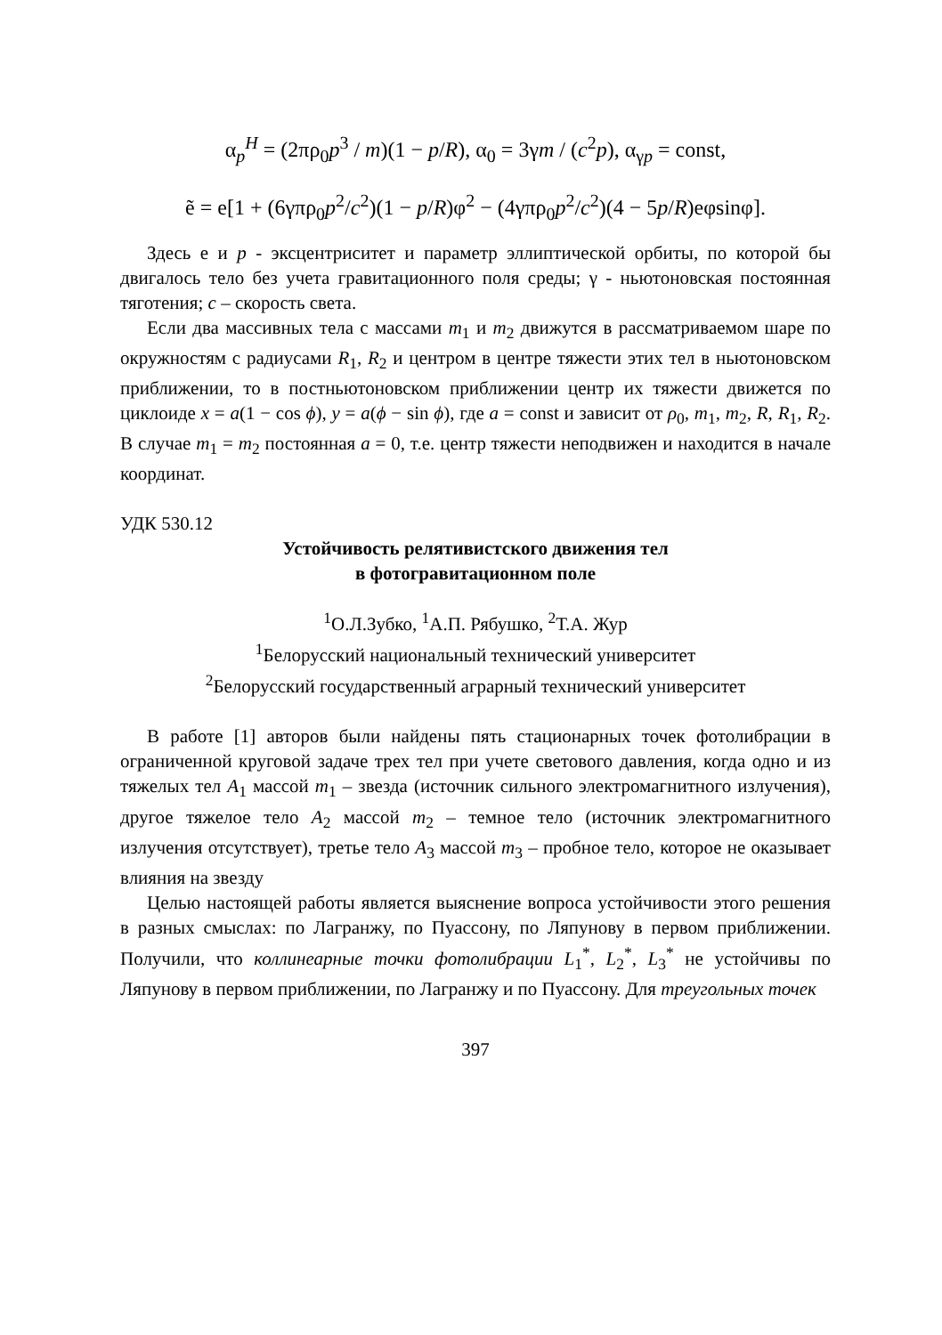α<sub>p</sub><sup>H</sup> = (2πρ<sub>0</sub>p<sup>3</sup> / m)(1 − p/R), α<sub>0</sub> = 3γm / (c<sup>2</sup>p), α<sub>γp</sub> = const,
ẽ = e[1 + (6γπρ<sub>0</sub>p<sup>2</sup>/c<sup>2</sup>)(1 − p/R)φ<sup>2</sup> − (4γπρ<sub>0</sub>p<sup>2</sup>/c<sup>2</sup>)(4 − 5p/R)eφsinφ].
Здесь e и p - эксцентриситет и параметр эллиптической орбиты, по которой бы двигалось тело без учета гравитационного поля среды; γ - ньютоновская постоянная тяготения; c – скорость света.
Если два массивных тела с массами m<sub>1</sub> и m<sub>2</sub> движутся в рассматриваемом шаре по окружностям с радиусами R<sub>1</sub>, R<sub>2</sub> и центром в центре тяжести этих тел в ньютоновском приближении, то в постньютоновском приближении центр их тяжести движется по циклоиде x = a(1 − cos ϕ), y = a(ϕ − sin ϕ), где a = const и зависит от ρ<sub>0</sub>, m<sub>1</sub>, m<sub>2</sub>, R, R<sub>1</sub>, R<sub>2</sub>. В случае m<sub>1</sub> = m<sub>2</sub> постоянная a = 0, т.е. центр тяжести неподвижен и находится в начале координат.
УДК 530.12
Устойчивость релятивистского движения тел
в фотогравитационном поле
<sup>1</sup> О.Л.Зубко, <sup>1</sup>А.П. Рябушко, <sup>2</sup>Т.А. Жур
<sup>1</sup> Белорусский национальный технический университет
<sup>2</sup> Белорусский государственный аграрный технический университет
В работе [1] авторов были найдены пять стационарных точек фотолибрации в ограниченной круговой задаче трех тел при учете светового давления, когда одно и из тяжелых тел A<sub>1</sub> массой m<sub>1</sub> – звезда (источник сильного электромагнитного излучения), другое тяжелое тело A<sub>2</sub> массой m<sub>2</sub> – темное тело (источник электромагнитного излучения отсутствует), третье тело A<sub>3</sub> массой m<sub>3</sub> – пробное тело, которое не оказывает влияния на звезду
Целью настоящей работы является выяснение вопроса устойчивости этого решения в разных смыслах: по Лагранжу, по Пуассону, по Ляпунову в первом приближении. Получили, что коллинеарные точки фотолибрации L<sub>1</sub><sup>*</sup>, L<sub>2</sub><sup>*</sup>, L<sub>3</sub><sup>*</sup> не устойчивы по Ляпунову в первом приближении, по Лагранжу и по Пуассону. Для треугольных точек
397